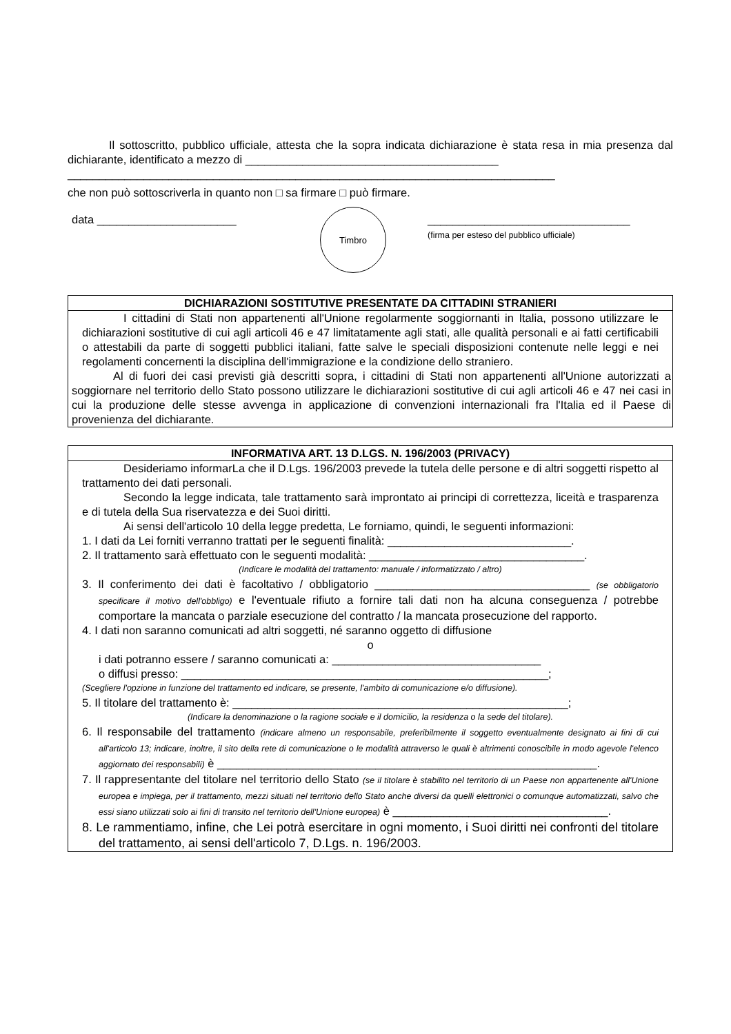Il sottoscritto, pubblico ufficiale, attesta che la sopra indicata dichiarazione è stata resa in mia presenza dal dichiarante, identificato a mezzo di ________________________________________
_____________________________________________________________________________
che non può sottoscriverla in quanto non □ sa firmare □ può firmare.
data ______________________
Timbro
________________________________
(firma per esteso del pubblico ufficiale)
DICHIARAZIONI SOSTITUTIVE PRESENTATE DA CITTADINI STRANIERI
I cittadini di Stati non appartenenti all'Unione regolarmente soggiornanti in Italia, possono utilizzare le dichiarazioni sostitutive di cui agli articoli 46 e 47 limitatamente agli stati, alle qualità personali e ai fatti certificabili o attestabili da parte di soggetti pubblici italiani, fatte salve le speciali disposizioni contenute nelle leggi e nei regolamenti concernenti la disciplina dell'immigrazione e la condizione dello straniero.
Al di fuori dei casi previsti già descritti sopra, i cittadini di Stati non appartenenti all'Unione autorizzati a soggiornare nel territorio dello Stato possono utilizzare le dichiarazioni sostitutive di cui agli articoli 46 e 47 nei casi in cui la produzione delle stesse avvenga in applicazione di convenzioni internazionali fra l'Italia ed il Paese di provenienza del dichiarante.
INFORMATIVA ART. 13 D.LGS. N. 196/2003 (PRIVACY)
Desideriamo informarLa che il D.Lgs. 196/2003 prevede la tutela delle persone e di altri soggetti rispetto al trattamento dei dati personali.
Secondo la legge indicata, tale trattamento sarà improntato ai principi di correttezza, liceità e trasparenza e di tutela della Sua riservatezza e dei Suoi diritti.
Ai sensi dell'articolo 10 della legge predetta, Le forniamo, quindi, le seguenti informazioni:
1. I dati da Lei forniti verranno trattati per le seguenti finalità: _____________________________.
2. Il trattamento sarà effettuato con le seguenti modalità: __________________________________.
(Indicare le modalità del trattamento: manuale / informatizzato / altro)
3. Il conferimento dei dati è facoltativo / obbligatorio __________________________________ (se obbligatorio specificare il motivo dell'obbligo) e l'eventuale rifiuto a fornire tali dati non ha alcuna conseguenza / potrebbe comportare la mancata o parziale esecuzione del contratto / la mancata prosecuzione del rapporto.
4. I dati non saranno comunicati ad altri soggetti, né saranno oggetto di diffusione
o
i dati potranno essere / saranno comunicati a: _________________________________
o diffusi presso: __________________________________________________________;
(Scegliere l'opzione in funzione del trattamento ed indicare, se presente, l'ambito di comunicazione e/o diffusione).
5. Il titolare del trattamento è: _____________________________________________________;
(Indicare la denominazione o la ragione sociale e il domicilio, la residenza o la sede del titolare).
6. Il responsabile del trattamento (indicare almeno un responsabile, preferibilmente il soggetto eventualmente designato ai fini di cui all'articolo 13; indicare, inoltre, il sito della rete di comunicazione o le modalità attraverso le quali è altrimenti conoscibile in modo agevole l'elenco aggiornato dei responsabili) è ____________________________________________________________.
7. Il rappresentante del titolare nel territorio dello Stato (se il titolare è stabilito nel territorio di un Paese non appartenente all'Unione europea e impiega, per il trattamento, mezzi situati nel territorio dello Stato anche diversi da quelli elettronici o comunque automatizzati, salvo che essi siano utilizzati solo ai fini di transito nel territorio dell'Unione europea) è __________________________________.
8. Le rammentiamo, infine, che Lei potrà esercitare in ogni momento, i Suoi diritti nei confronti del titolare del trattamento, ai sensi dell'articolo 7, D.Lgs. n. 196/2003.